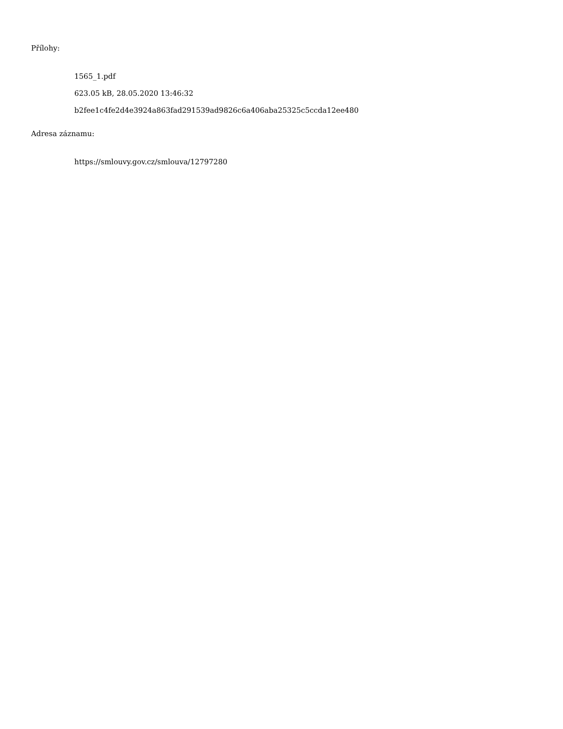Přílohy:
1565_1.pdf
623.05 kB, 28.05.2020 13:46:32
b2fee1c4fe2d4e3924a863fad291539ad9826c6a406aba25325c5ccda12ee480
Adresa záznamu:
https://smlouvy.gov.cz/smlouva/12797280